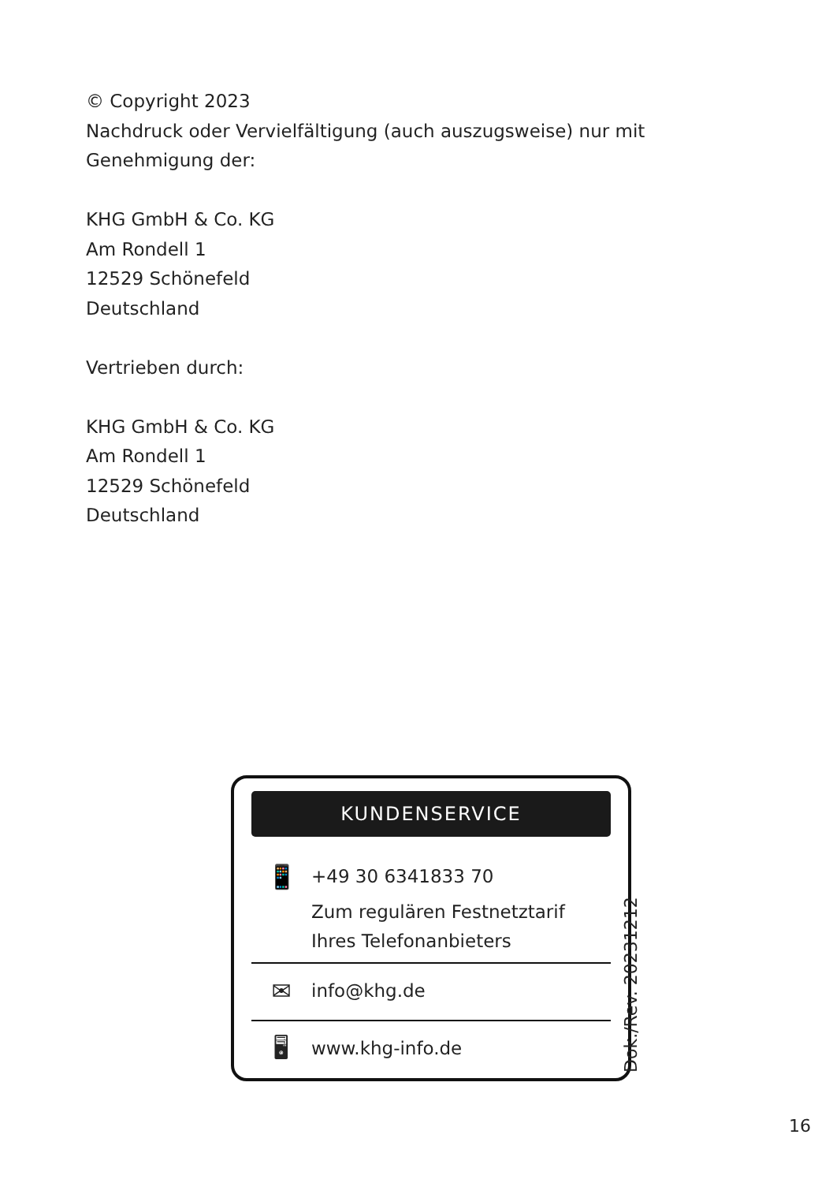© Copyright 2023
Nachdruck oder Vervielfältigung (auch auszugsweise) nur mit
Genehmigung der:
KHG GmbH & Co. KG
Am Rondell 1
12529 Schönefeld
Deutschland
Vertrieben durch:
KHG GmbH & Co. KG
Am Rondell 1
12529 Schönefeld
Deutschland
KUNDENSERVICE
📱
+49 30 6341833 70
Zum regulären Festnetztarif
Ihres Telefonanbieters
✉
info@khg.de
🖥
www.khg-info.de
Dok./Rev. 20231212
16